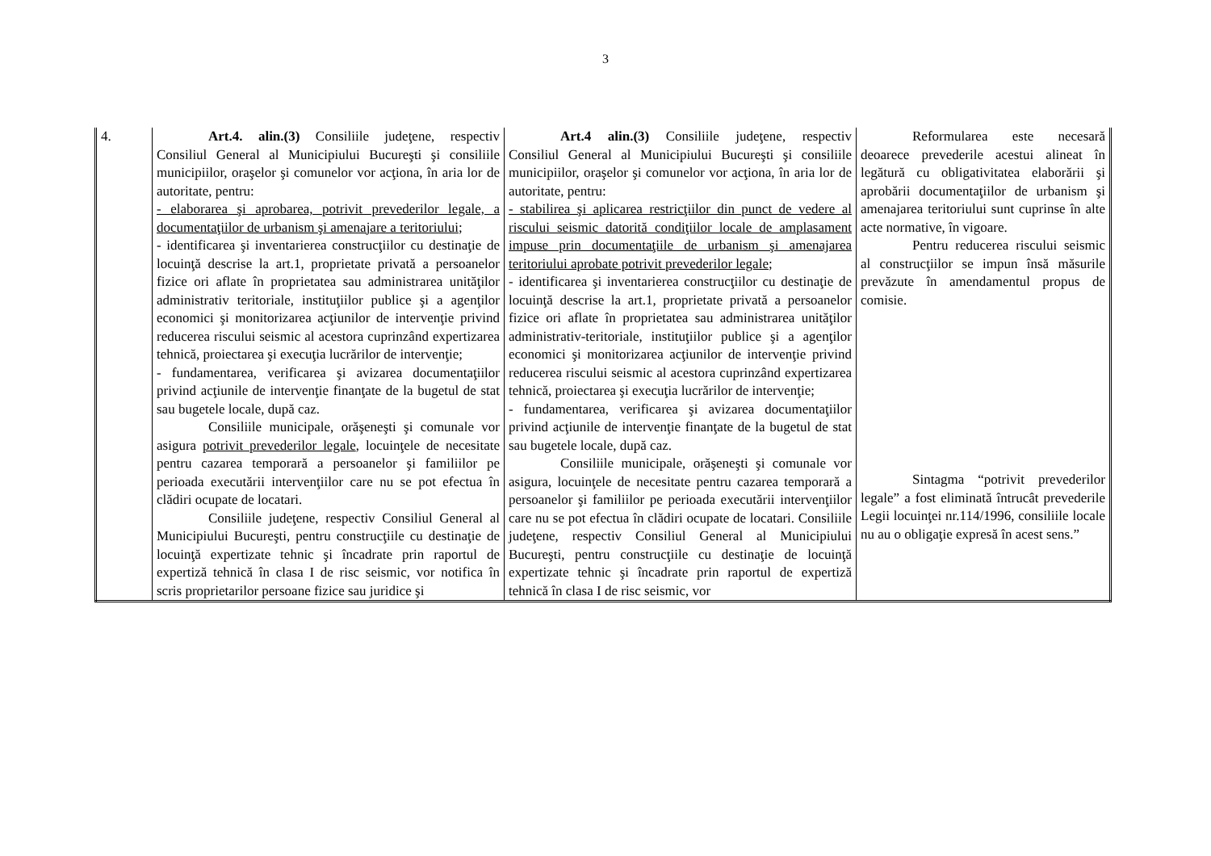3
| 4. | Art.4. alin.(3) Consiliile judeţene, respectiv Consiliul General al Municipiului Bucureşti şi consiliile municipiilor, oraşelor şi comunelor vor acţiona, în aria lor de autoritate, pentru: - elaborarea şi aprobarea, potrivit prevederilor legale, a documentaţiilor de urbanism şi amenajare a teritoriului ; - identificarea şi inventarierea construcţiilor cu destinaţie de locuinţă descrise la art.1, proprietate privată a persoanelor fizice ori aflate în proprietatea sau administrarea unităţilor administrativ teritoriale, instituţiilor publice şi a agenţilor economici şi monitorizarea acţiunilor de intervenţie privind reducerea riscului seismic al acestora cuprinzând expertizarea tehnică, proiectarea şi execuţia lucrărilor de intervenţie; - fundamentarea, verificarea şi avizarea documentaţiilor privind acţiunile de intervenţie finanţate de la bugetul de stat sau bugetele locale, după caz. Consiliile municipale, orăşeneşti şi comunale vor asigura potrivit prevederilor legale , locuinţele de necesitate pentru cazarea temporară a persoanelor şi familiilor pe perioada executării intervenţiilor care nu se pot efectua în clădiri ocupate de locatari. Consiliile judeţene, respectiv Consiliul General al Municipiului Bucureşti, pentru construcţiile cu destinaţie de locuinţă expertizate tehnic şi încadrate prin raportul de expertiză tehnică în clasa I de risc seismic, vor notifica în scris proprietarilor persoane fizice sau juridice şi | Art.4 alin.(3) Consiliile judeţene, respectiv Consiliul General al Municipiului Bucureşti şi consiliile municipiilor, oraşelor şi comunelor vor acţiona, în aria lor de autoritate, pentru: - stabilirea şi aplicarea restricţiilor din punct de vedere al riscului seismic datorită condiţiilor locale de amplasament impuse prin documentaţiile de urbanism şi amenajarea teritoriului aprobate potrivit prevederilor legale; - identificarea şi inventarierea construcţiilor cu destinaţie de locuinţă descrise la art.1, proprietate privată a persoanelor fizice ori aflate în proprietatea sau administrarea unităţilor administrativ-teritoriale, instituţiilor publice şi a agenţilor economici şi monitorizarea acţiunilor de intervenţie privind reducerea riscului seismic al acestora cuprinzând expertizarea tehnică, proiectarea şi execuţia lucrărilor de intervenţie; - fundamentarea, verificarea şi avizarea documentaţiilor privind acţiunile de intervenţie finanţate de la bugetul de stat sau bugetele locale, după caz. Consiliile municipale, orăşeneşti şi comunale vor asigura, locuinţele de necesitate pentru cazarea temporară a persoanelor şi familiilor pe perioada executării intervenţiilor care nu se pot efectua în clădiri ocupate de locatari. Consiliile judeţene, respectiv Consiliul General al Municipiului Bucureşti, pentru construcţiile cu destinaţie de locuinţă expertizate tehnic şi încadrate prin raportul de expertiză tehnică în clasa I de risc seismic, vor | Reformularea este necesară deoarece prevederile acestui alineat în legătură cu obligativitatea elaborării şi aprobării documentaţiilor de urbanism şi amenajarea teritoriului sunt cuprinse în alte acte normative, în vigoare. Pentru reducerea riscului seismic al construcţiilor se impun însă măsurile prevăzute în amendamentul propus de comisie. Sintagma “potrivit prevederilor legale” a fost eliminată întrucât prevederile Legii locuinţei nr.114/1996, consiliile locale nu au o obligaţie expresă în acest sens.” |